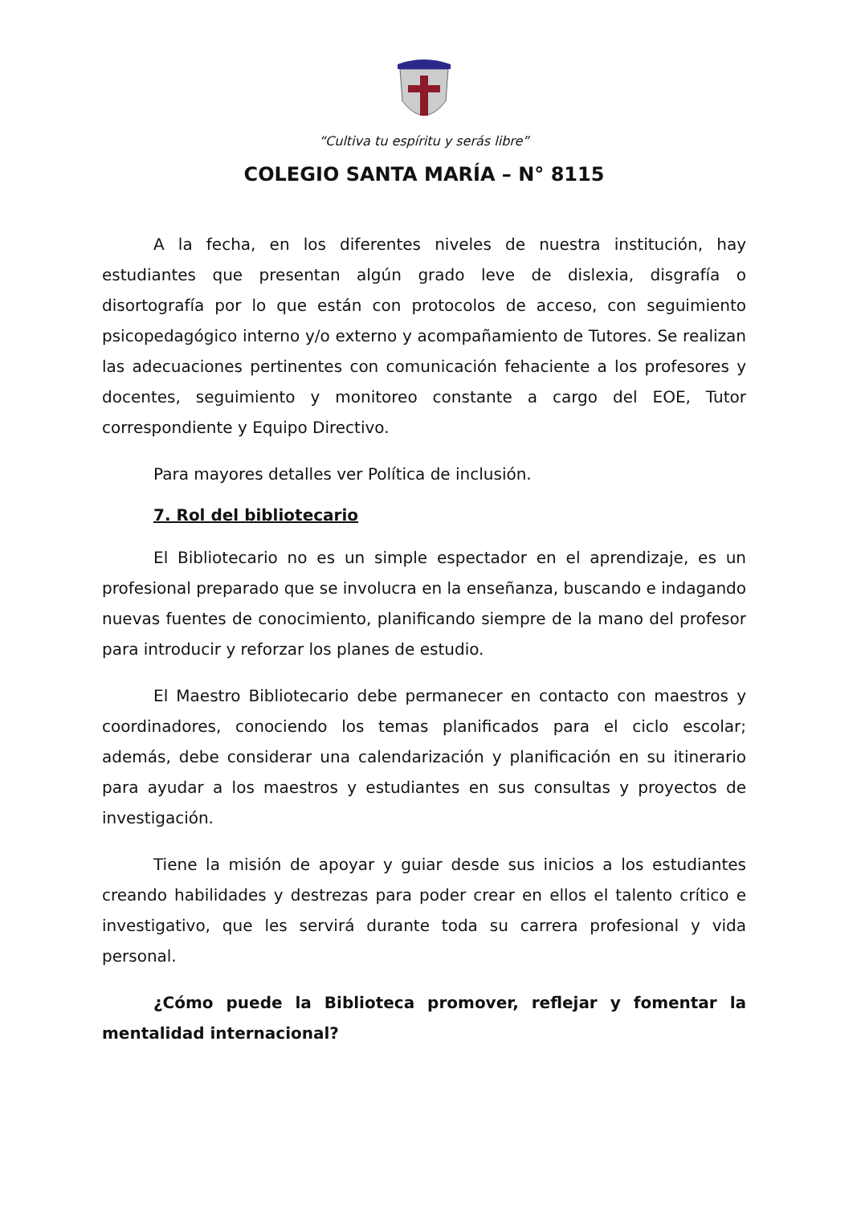“Cultiva tu espíritu y serás libre”
COLEGIO SANTA MARÍA – N° 8115
A la fecha, en los diferentes niveles de nuestra institución, hay estudiantes que presentan algún grado leve de dislexia, disgrafía o disortografía por lo que están con protocolos de acceso, con seguimiento psicopedagógico interno y/o externo y acompañamiento de Tutores. Se realizan las adecuaciones pertinentes con comunicación fehaciente a los profesores y docentes, seguimiento y monitoreo constante a cargo del EOE, Tutor correspondiente y Equipo Directivo.
Para mayores detalles ver Política de inclusión.
7. Rol del bibliotecario
El Bibliotecario no es un simple espectador en el aprendizaje, es un profesional preparado que se involucra en la enseñanza, buscando e indagando nuevas fuentes de conocimiento, planificando siempre de la mano del profesor para introducir y reforzar los planes de estudio.
El Maestro Bibliotecario debe permanecer en contacto con maestros y coordinadores, conociendo los temas planificados para el ciclo escolar; además, debe considerar una calendarización y planificación en su itinerario para ayudar a los maestros y estudiantes en sus consultas y proyectos de investigación.
Tiene la misión de apoyar y guiar desde sus inicios a los estudiantes creando habilidades y destrezas para poder crear en ellos el talento crítico e investigativo, que les servirá durante toda su carrera profesional y vida personal.
¿Cómo puede la Biblioteca promover, reflejar y fomentar la mentalidad internacional?